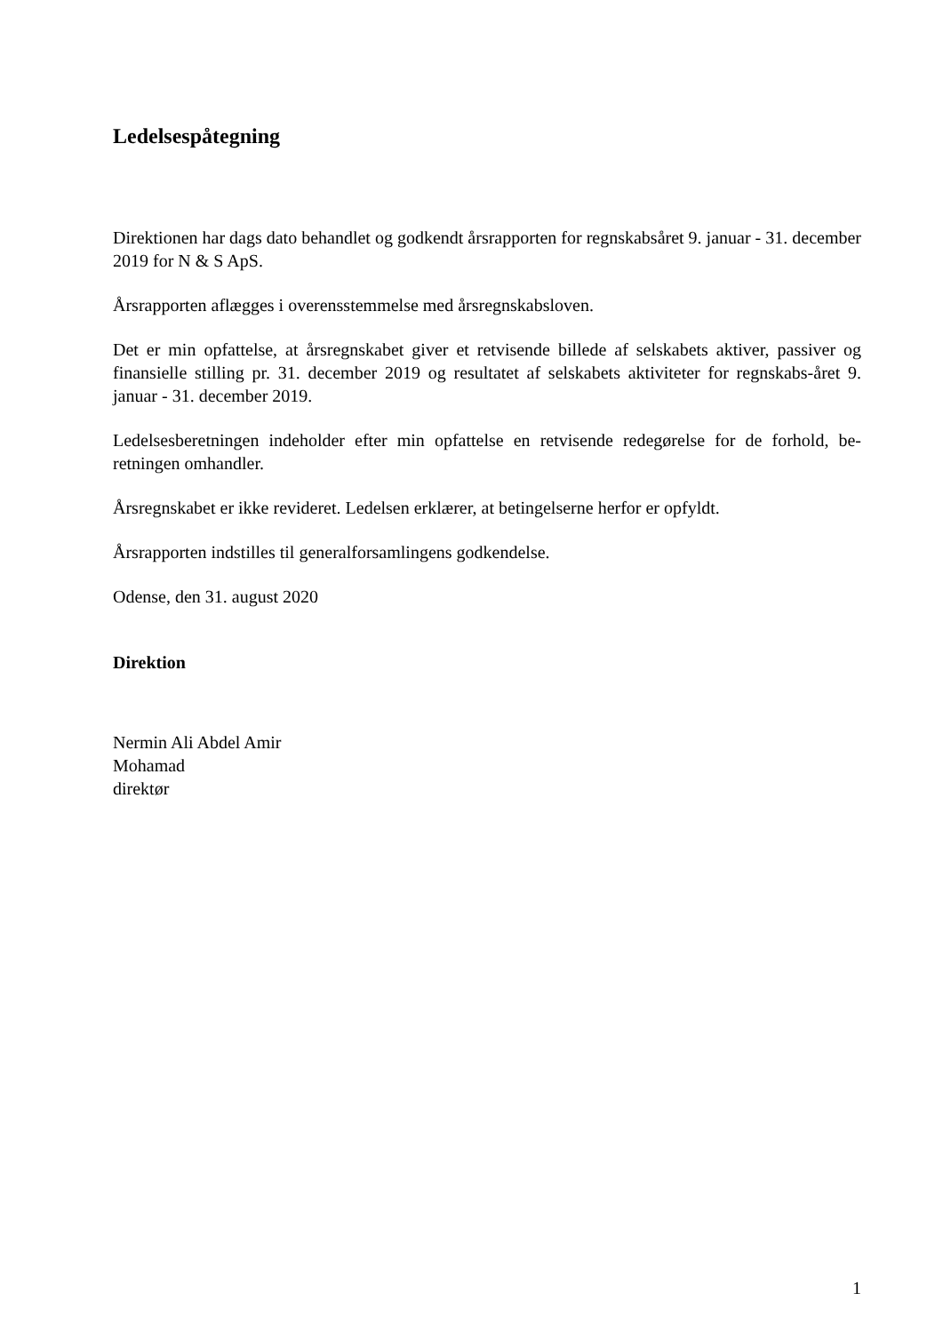Ledelsespåtegning
Direktionen har dags dato behandlet og godkendt årsrapporten for regnskabsåret 9. januar - 31. december 2019 for N & S ApS.
Årsrapporten aflægges i overensstemmelse med årsregnskabsloven.
Det er min opfattelse, at årsregnskabet giver et retvisende billede af selskabets aktiver, passiver og finansielle stilling pr. 31. december 2019 og resultatet af selskabets aktiviteter for regnskabs-året 9. januar - 31. december 2019.
Ledelsesberetningen indeholder efter min opfattelse en retvisende redegørelse for de forhold, be-retningen omhandler.
Årsregnskabet er ikke revideret. Ledelsen erklærer, at betingelserne herfor er opfyldt.
Årsrapporten indstilles til generalforsamlingens godkendelse.
Odense, den 31. august 2020
Direktion
Nermin Ali Abdel Amir
Mohamad
direktør
1